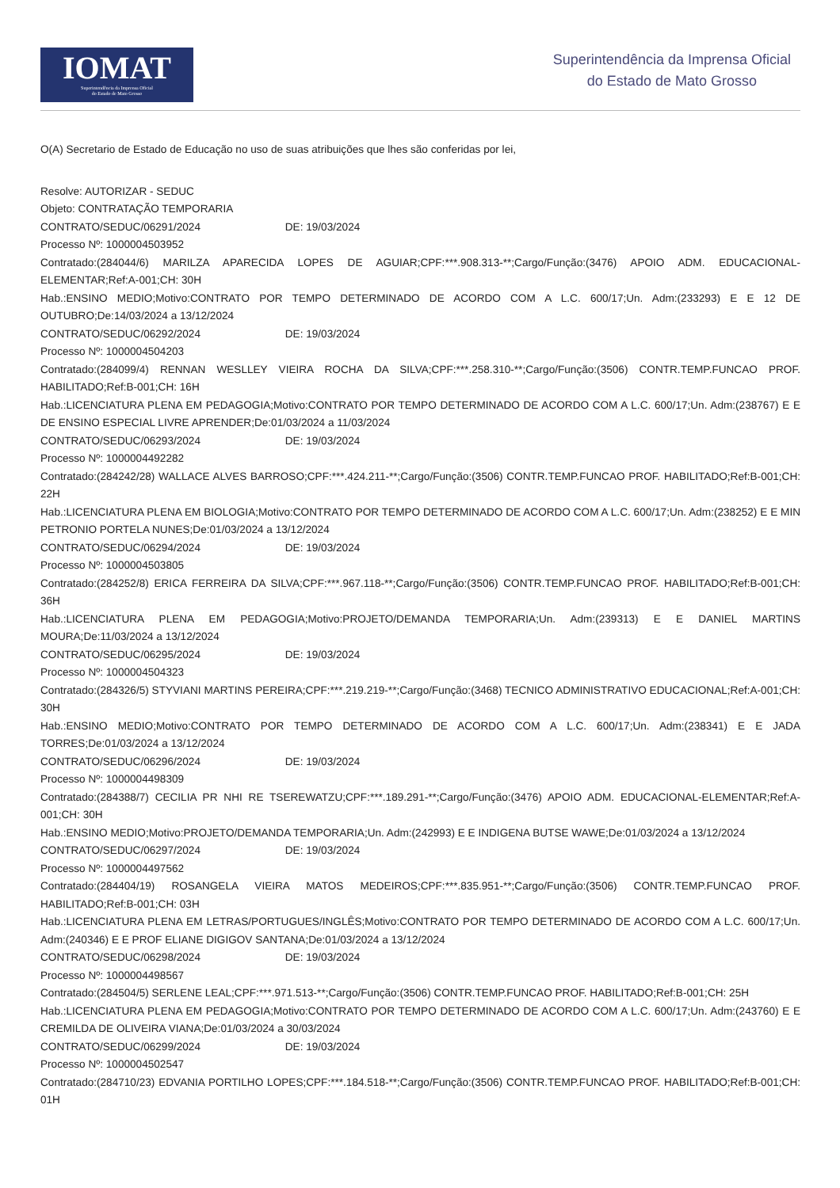IOMAT
Superintendência da Imprensa Oficial
do Estado de Mato Grosso
Superintendência da Imprensa Oficial
do Estado de Mato Grosso
O(A) Secretario de Estado de Educação no uso de suas atribuições que lhes são conferidas por lei,
Resolve: AUTORIZAR - SEDUC
Objeto: CONTRATAÇÃO TEMPORARIA
CONTRATO/SEDUC/06291/2024 DE: 19/03/2024
Processo Nº: 1000004503952
Contratado:(284044/6) MARILZA APARECIDA LOPES DE AGUIAR;CPF:***.908.313-**;Cargo/Função:(3476) APOIO ADM. EDUCACIONAL-ELEMENTAR;Ref:A-001;CH: 30H
Hab.:ENSINO MEDIO;Motivo:CONTRATO POR TEMPO DETERMINADO DE ACORDO COM A L.C. 600/17;Un. Adm:(233293) E E 12 DE OUTUBRO;De:14/03/2024 a 13/12/2024
CONTRATO/SEDUC/06292/2024 DE: 19/03/2024
Processo Nº: 1000004504203
Contratado:(284099/4) RENNAN WESLLEY VIEIRA ROCHA DA SILVA;CPF:***.258.310-**;Cargo/Função:(3506) CONTR.TEMP.FUNCAO PROF. HABILITADO;Ref:B-001;CH: 16H
Hab.:LICENCIATURA PLENA EM PEDAGOGIA;Motivo:CONTRATO POR TEMPO DETERMINADO DE ACORDO COM A L.C. 600/17;Un. Adm:(238767) E E DE ENSINO ESPECIAL LIVRE APRENDER;De:01/03/2024 a 11/03/2024
CONTRATO/SEDUC/06293/2024 DE: 19/03/2024
Processo Nº: 1000004492282
Contratado:(284242/28) WALLACE ALVES BARROSO;CPF:***.424.211-**;Cargo/Função:(3506) CONTR.TEMP.FUNCAO PROF. HABILITADO;Ref:B-001;CH: 22H
Hab.:LICENCIATURA PLENA EM BIOLOGIA;Motivo:CONTRATO POR TEMPO DETERMINADO DE ACORDO COM A L.C. 600/17;Un. Adm:(238252) E E MIN PETRONIO PORTELA NUNES;De:01/03/2024 a 13/12/2024
CONTRATO/SEDUC/06294/2024 DE: 19/03/2024
Processo Nº: 1000004503805
Contratado:(284252/8) ERICA FERREIRA DA SILVA;CPF:***.967.118-**;Cargo/Função:(3506) CONTR.TEMP.FUNCAO PROF. HABILITADO;Ref:B-001;CH: 36H
Hab.:LICENCIATURA PLENA EM PEDAGOGIA;Motivo:PROJETO/DEMANDA TEMPORARIA;Un. Adm:(239313) E E DANIEL MARTINS MOURA;De:11/03/2024 a 13/12/2024
CONTRATO/SEDUC/06295/2024 DE: 19/03/2024
Processo Nº: 1000004504323
Contratado:(284326/5) STYVIANI MARTINS PEREIRA;CPF:***.219.219-**;Cargo/Função:(3468) TECNICO ADMINISTRATIVO EDUCACIONAL;Ref:A-001;CH: 30H
Hab.:ENSINO MEDIO;Motivo:CONTRATO POR TEMPO DETERMINADO DE ACORDO COM A L.C. 600/17;Un. Adm:(238341) E E JADA TORRES;De:01/03/2024 a 13/12/2024
CONTRATO/SEDUC/06296/2024 DE: 19/03/2024
Processo Nº: 1000004498309
Contratado:(284388/7) CECILIA PR NHI RE TSEREWATZU;CPF:***.189.291-**;Cargo/Função:(3476) APOIO ADM. EDUCACIONAL-ELEMENTAR;Ref:A-001;CH: 30H
Hab.:ENSINO MEDIO;Motivo:PROJETO/DEMANDA TEMPORARIA;Un. Adm:(242993) E E INDIGENA BUTSE WAWE;De:01/03/2024 a 13/12/2024
CONTRATO/SEDUC/06297/2024 DE: 19/03/2024
Processo Nº: 1000004497562
Contratado:(284404/19) ROSANGELA VIEIRA MATOS MEDEIROS;CPF:***.835.951-**;Cargo/Função:(3506) CONTR.TEMP.FUNCAO PROF. HABILITADO;Ref:B-001;CH: 03H
Hab.:LICENCIATURA PLENA EM LETRAS/PORTUGUES/INGLÊS;Motivo:CONTRATO POR TEMPO DETERMINADO DE ACORDO COM A L.C. 600/17;Un. Adm:(240346) E E PROF ELIANE DIGIGOV SANTANA;De:01/03/2024 a 13/12/2024
CONTRATO/SEDUC/06298/2024 DE: 19/03/2024
Processo Nº: 1000004498567
Contratado:(284504/5) SERLENE LEAL;CPF:***.971.513-**;Cargo/Função:(3506) CONTR.TEMP.FUNCAO PROF. HABILITADO;Ref:B-001;CH: 25H
Hab.:LICENCIATURA PLENA EM PEDAGOGIA;Motivo:CONTRATO POR TEMPO DETERMINADO DE ACORDO COM A L.C. 600/17;Un. Adm:(243760) E E CREMILDA DE OLIVEIRA VIANA;De:01/03/2024 a 30/03/2024
CONTRATO/SEDUC/06299/2024 DE: 19/03/2024
Processo Nº: 1000004502547
Contratado:(284710/23) EDVANIA PORTILHO LOPES;CPF:***.184.518-**;Cargo/Função:(3506) CONTR.TEMP.FUNCAO PROF. HABILITADO;Ref:B-001;CH: 01H